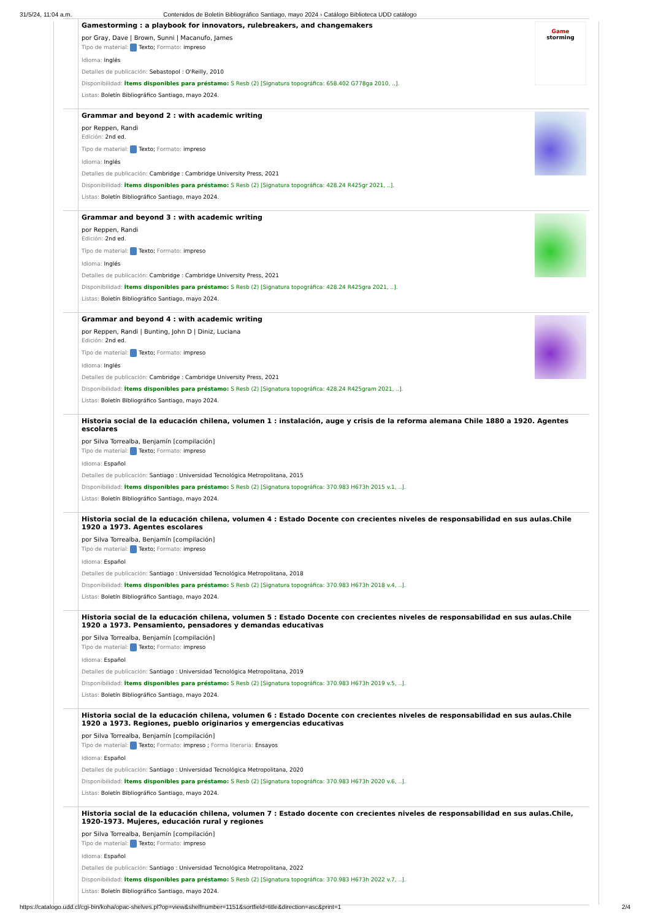31/5/24, 11:04 a.m. Contenidos de Boletín Bibliográfico Santiago, mayo 2024 › Catálogo Biblioteca UDD catálogo
| | Game storming Gamestorming : a playbook for innovators, rulebreakers, and changemakers por Gray, Dave / Brown, Sunni / Macanufo, James Tipo de material: Texto; Formato: impreso Idioma: Inglés Detalles de publicación: Sebastopol : O'Reilly, 2010 Disponibilidad: Ítems disponibles para préstamo: S Resb (2) [Signatura topográfica: 658.402 G778ga 2010, ..]. Listas: Boletín Bibliográfico Santiago, mayo 2024. |
| | Grammar and beyond 2 : with academic writing por Reppen, Randi Edición: 2nd ed. Tipo de material: Texto; Formato: impreso Idioma: Inglés Detalles de publicación: Cambridge : Cambridge University Press, 2021 Disponibilidad: Ítems disponibles para préstamo: S Resb (2) [Signatura topográfica: 428.24 R425gr 2021, ..]. Listas: Boletín Bibliográfico Santiago, mayo 2024. |
| | Grammar and beyond 3 : with academic writing por Reppen, Randi Edición: 2nd ed. Tipo de material: Texto; Formato: impreso Idioma: Inglés Detalles de publicación: Cambridge : Cambridge University Press, 2021 Disponibilidad: Ítems disponibles para préstamo: S Resb (2) [Signatura topográfica: 428.24 R425gra 2021, ..]. Listas: Boletín Bibliográfico Santiago, mayo 2024. |
| | Grammar and beyond 4 : with academic writing por Reppen, Randi / Bunting, John D / Diniz, Luciana Edición: 2nd ed. Tipo de material: Texto; Formato: impreso Idioma: Inglés Detalles de publicación: Cambridge : Cambridge University Press, 2021 Disponibilidad: Ítems disponibles para préstamo: S Resb (2) [Signatura topográfica: 428.24 R425gram 2021, ..]. Listas: Boletín Bibliográfico Santiago, mayo 2024. |
| | Historia social de la educación chilena, volumen 1 : instalación, auge y crisis de la reforma alemana Chile 1880 a 1920. Agentes escolares por Silva Torrealba, Benjamín [compilación] Tipo de material: Texto; Formato: impreso Idioma: Español Detalles de publicación: Santiago : Universidad Tecnológica Metropolitana, 2015 Disponibilidad: Ítems disponibles para préstamo: S Resb (2) [Signatura topográfica: 370.983 H673h 2015 v.1, ..]. Listas: Boletín Bibliográfico Santiago, mayo 2024. |
| | Historia social de la educación chilena, volumen 4 : Estado Docente con crecientes niveles de responsabilidad en sus aulas.Chile 1920 a 1973. Agentes escolares por Silva Torrealba, Benjamín [compilación] Tipo de material: Texto; Formato: impreso Idioma: Español Detalles de publicación: Santiago : Universidad Tecnológica Metropolitana, 2018 Disponibilidad: Ítems disponibles para préstamo: S Resb (2) [Signatura topográfica: 370.983 H673h 2018 v.4, ..]. Listas: Boletín Bibliográfico Santiago, mayo 2024. |
| | Historia social de la educación chilena, volumen 5 : Estado Docente con crecientes niveles de responsabilidad en sus aulas.Chile 1920 a 1973. Pensamiento, pensadores y demandas educativas por Silva Torrealba, Benjamín [compilación] Tipo de material: Texto; Formato: impreso Idioma: Español Detalles de publicación: Santiago : Universidad Tecnológica Metropolitana, 2019 Disponibilidad: Ítems disponibles para préstamo: S Resb (2) [Signatura topográfica: 370.983 H673h 2019 v.5, ..]. Listas: Boletín Bibliográfico Santiago, mayo 2024. |
| | Historia social de la educación chilena, volumen 6 : Estado Docente con crecientes niveles de responsabilidad en sus aulas.Chile 1920 a 1973. Regiones, pueblo originarios y emergencias educativas por Silva Torrealba, Benjamín [compilación] Tipo de material: Texto; Formato: impreso ; Forma literaria: Ensayos Idioma: Español Detalles de publicación: Santiago : Universidad Tecnológica Metropolitana, 2020 Disponibilidad: Ítems disponibles para préstamo: S Resb (2) [Signatura topográfica: 370.983 H673h 2020 v.6, ..]. Listas: Boletín Bibliográfico Santiago, mayo 2024. |
| | Historia social de la educación chilena, volumen 7 : Estado docente con crecientes niveles de responsabilidad en sus aulas.Chile, 1920-1973. Mujeres, educación rural y regiones por Silva Torrealba, Benjamín [compilación] Tipo de material: Texto; Formato: impreso Idioma: Español Detalles de publicación: Santiago : Universidad Tecnológica Metropolitana, 2022 Disponibilidad: Ítems disponibles para préstamo: S Resb (2) [Signatura topográfica: 370.983 H673h 2022 v.7, ..]. Listas: Boletín Bibliográfico Santiago, mayo 2024. |
https://catalogo.udd.cl/cgi-bin/koha/opac-shelves.pl?op=view&shelfnumber=1151&sortfield=title&direction=asc&print=1 2/4